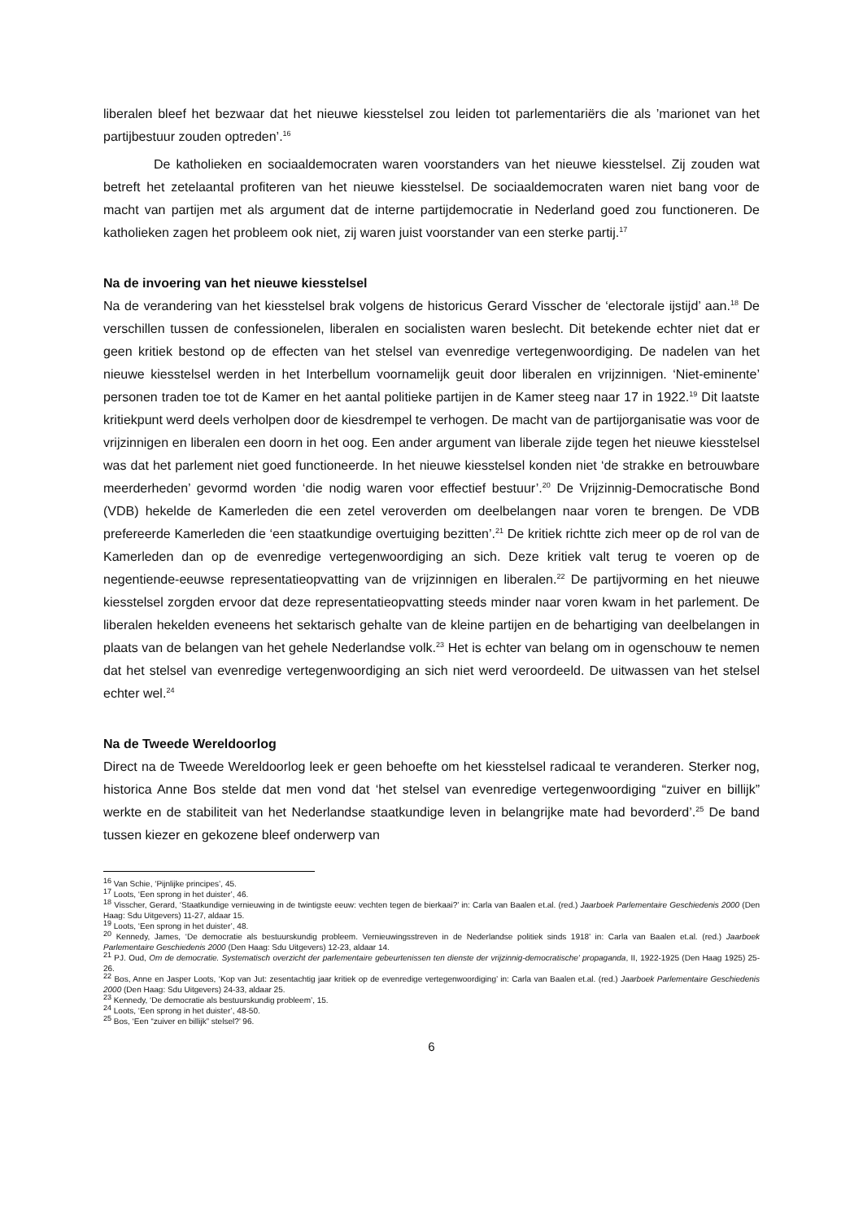liberalen bleef het bezwaar dat het nieuwe kiesstelsel zou leiden tot parlementariërs die als ’marionet van het partijbestuur zouden optreden’.<sup>16</sup>
De katholieken en sociaaldemocraten waren voorstanders van het nieuwe kiesstelsel. Zij zouden wat betreft het zetelaantal profiteren van het nieuwe kiesstelsel. De sociaaldemocraten waren niet bang voor de macht van partijen met als argument dat de interne partijdemocratie in Nederland goed zou functioneren. De katholieken zagen het probleem ook niet, zij waren juist voorstander van een sterke partij.<sup>17</sup>
Na de invoering van het nieuwe kiesstelsel
Na de verandering van het kiesstelsel brak volgens de historicus Gerard Visscher de ‘electorale ijstijd’ aan.<sup>18</sup> De verschillen tussen de confessionelen, liberalen en socialisten waren beslecht. Dit betekende echter niet dat er geen kritiek bestond op de effecten van het stelsel van evenredige vertegenwoordiging. De nadelen van het nieuwe kiesstelsel werden in het Interbellum voornamelijk geuit door liberalen en vrijzinnigen. ‘Niet-eminente’ personen traden toe tot de Kamer en het aantal politieke partijen in de Kamer steeg naar 17 in 1922.<sup>19</sup> Dit laatste kritiekpunt werd deels verholpen door de kiesdrempel te verhogen. De macht van de partijorganisatie was voor de vrijzinnigen en liberalen een doorn in het oog. Een ander argument van liberale zijde tegen het nieuwe kiesstelsel was dat het parlement niet goed functioneerde. In het nieuwe kiesstelsel konden niet ‘de strakke en betrouwbare meerderheden’ gevormd worden ‘die nodig waren voor effectief bestuur’.<sup>20</sup> De Vrijzinnig-Democratische Bond (VDB) hekelde de Kamerleden die een zetel veroverden om deelbelangen naar voren te brengen. De VDB prefereerde Kamerleden die ‘een staatkundige overtuiging bezitten’.<sup>21</sup> De kritiek richtte zich meer op de rol van de Kamerleden dan op de evenredige vertegenwoordiging an sich. Deze kritiek valt terug te voeren op de negentiende-eeuwse representatieopvatting van de vrijzinnigen en liberalen.<sup>22</sup> De partijvorming en het nieuwe kiesstelsel zorgden ervoor dat deze representatieopvatting steeds minder naar voren kwam in het parlement. De liberalen hekelden eveneens het sektarisch gehalte van de kleine partijen en de behartiging van deelbelangen in plaats van de belangen van het gehele Nederlandse volk.<sup>23</sup> Het is echter van belang om in ogenschouw te nemen dat het stelsel van evenredige vertegenwoordiging an sich niet werd veroordeeld. De uitwassen van het stelsel echter wel.<sup>24</sup>
Na de Tweede Wereldoorlog
Direct na de Tweede Wereldoorlog leek er geen behoefte om het kiesstelsel radicaal te veranderen. Sterker nog, historica Anne Bos stelde dat men vond dat ‘het stelsel van evenredige vertegenwoordiging “zuiver en billijk” werkte en de stabiliteit van het Nederlandse staatkundige leven in belangrijke mate had bevorderd’.<sup>25</sup> De band tussen kiezer en gekozene bleef onderwerp van
<sup>16</sup> Van Schie, ‘Pijnlijke principes’, 45.
<sup>17</sup> Loots, ‘Een sprong in het duister’, 46.
<sup>18</sup> Visscher, Gerard, ‘Staatkundige vernieuwing in de twintigste eeuw: vechten tegen de bierkaai?’ in: Carla van Baalen et.al. (red.) Jaarboek Parlementaire Geschiedenis 2000 (Den Haag: Sdu Uitgevers) 11-27, aldaar 15.
<sup>19</sup> Loots, ‘Een sprong in het duister’, 48.
<sup>20</sup> Kennedy, James, ‘De democratie als bestuurskundig probleem. Vernieuwingsstreven in de Nederlandse politiek sinds 1918’ in: Carla van Baalen et.al. (red.) Jaarboek Parlementaire Geschiedenis 2000 (Den Haag: Sdu Uitgevers) 12-23, aldaar 14.
<sup>21</sup> PJ. Oud, Om de democratie. Systematisch overzicht der parlementaire gebeurtenissen ten dienste der vrijzinnig-democratische' propaganda, II, 1922-1925 (Den Haag 1925) 25-26.
<sup>22</sup> Bos, Anne en Jasper Loots, ‘Kop van Jut: zesentachtig jaar kritiek op de evenredige vertegenwoordiging’ in: Carla van Baalen et.al. (red.) Jaarboek Parlementaire Geschiedenis 2000 (Den Haag: Sdu Uitgevers) 24-33, aldaar 25.
<sup>23</sup> Kennedy, ‘De democratie als bestuurskundig probleem’, 15.
<sup>24</sup> Loots, ‘Een sprong in het duister’, 48-50.
<sup>25</sup> Bos, ‘Een “zuiver en billijk” stelsel?’ 96.
6